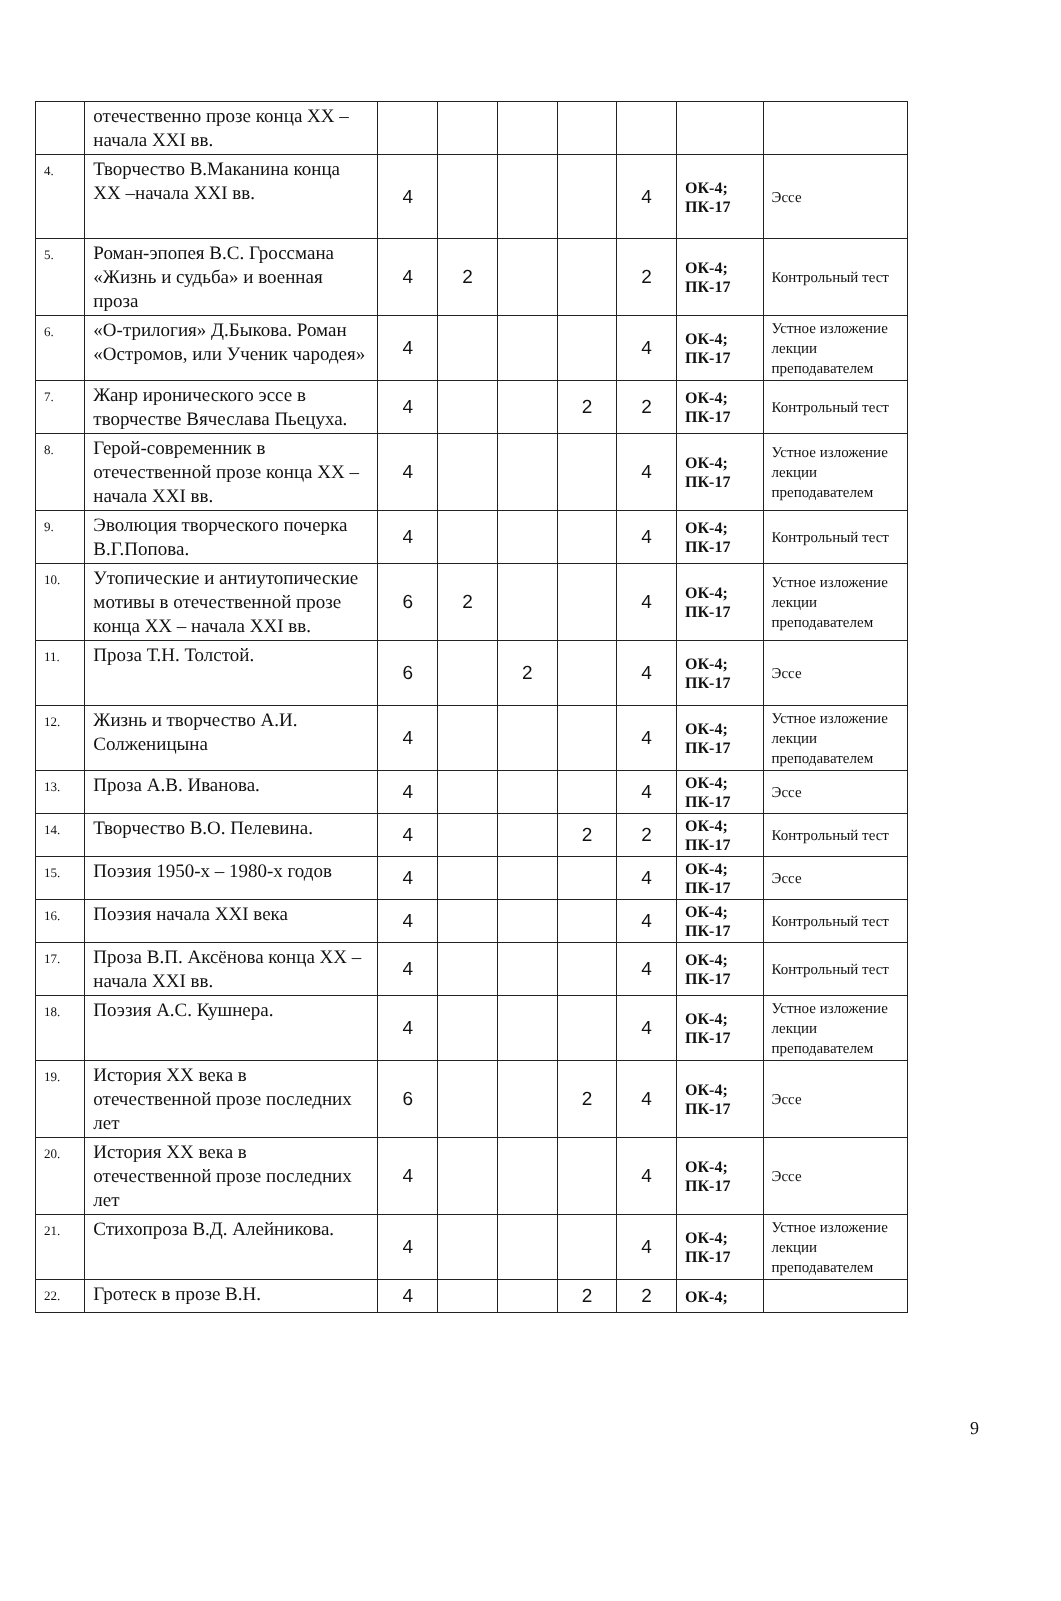| | отечественно прозе конца XX – начала XXI вв. | | | | | | | |
| 4. | Творчество В.Маканина конца XX –начала XXI вв. | 4 | | | | 4 | ОК-4; ПК-17 | Эссе |
| 5. | Роман-эпопея В.С. Гроссмана «Жизнь и судьба» и военная проза | 4 | 2 | | | 2 | ОК-4; ПК-17 | Контрольный тест |
| 6. | «О-трилогия» Д.Быкова. Роман «Остромов, или Ученик чародея» | 4 | | | | 4 | ОК-4; ПК-17 | Устное изложение лекции преподавателем |
| 7. | Жанр иронического эссе в творчестве Вячеслава Пьецуха. | 4 | | | 2 | 2 | ОК-4; ПК-17 | Контрольный тест |
| 8. | Герой-современник в отечественной прозе конца XX – начала XXI вв. | 4 | | | | 4 | ОК-4; ПК-17 | Устное изложение лекции преподавателем |
| 9. | Эволюция творческого почерка В.Г.Попова. | 4 | | | | 4 | ОК-4; ПК-17 | Контрольный тест |
| 10. | Утопические и антиутопические мотивы в отечественной прозе конца XX – начала XXI вв. | 6 | 2 | | | 4 | ОК-4; ПК-17 | Устное изложение лекции преподавателем |
| 11. | Проза Т.Н. Толстой. | 6 | | 2 | | 4 | ОК-4; ПК-17 | Эссе |
| 12. | Жизнь и творчество А.И. Солженицына | 4 | | | | 4 | ОК-4; ПК-17 | Устное изложение лекции преподавателем |
| 13. | Проза А.В. Иванова. | 4 | | | | 4 | ОК-4; ПК-17 | Эссе |
| 14. | Творчество В.О. Пелевина. | 4 | | | 2 | 2 | ОК-4; ПК-17 | Контрольный тест |
| 15. | Поэзия 1950-х – 1980-х годов | 4 | | | | 4 | ОК-4; ПК-17 | Эссе |
| 16. | Поэзия начала XXI века | 4 | | | | 4 | ОК-4; ПК-17 | Контрольный тест |
| 17. | Проза В.П. Аксёнова конца XX –начала XXI вв. | 4 | | | | 4 | ОК-4; ПК-17 | Контрольный тест |
| 18. | Поэзия А.С. Кушнера. | 4 | | | | 4 | ОК-4; ПК-17 | Устное изложение лекции преподавателем |
| 19. | История XX века в отечественной прозе последних лет | 6 | | | 2 | 4 | ОК-4; ПК-17 | Эссе |
| 20. | История XX века в отечественной прозе последних лет | 4 | | | | 4 | ОК-4; ПК-17 | Эссе |
| 21. | Стихопроза В.Д. Алейникова. | 4 | | | | 4 | ОК-4; ПК-17 | Устное изложение лекции преподавателем |
| 22. | Гротеск в прозе В.Н. | 4 | | | 2 | 2 | ОК-4; | |
9